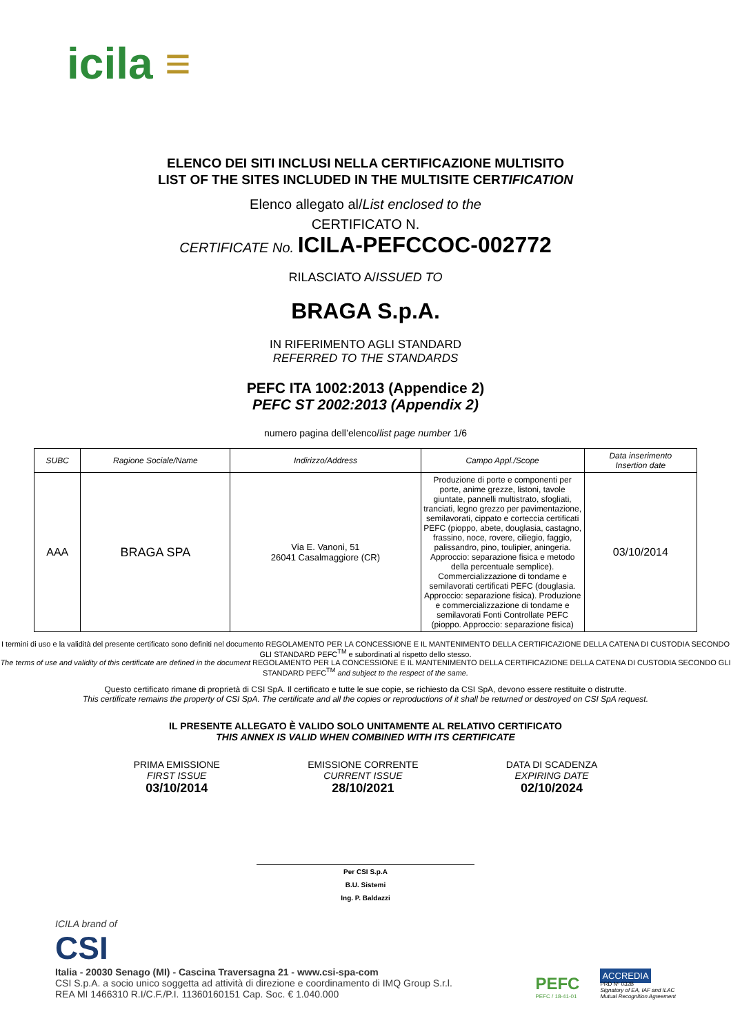icila ≡
ELENCO DEI SITI INCLUSI NELLA CERTIFICAZIONE MULTISITO
LIST OF THE SITES INCLUDED IN THE MULTISITE CERTIFICATION
Elenco allegato al/List enclosed to the
CERTIFICATO N.
CERTIFICATE No. ICILA-PEFCCOC-002772
RILASCIATO A/ISSUED TO
BRAGA S.p.A.
IN RIFERIMENTO AGLI STANDARD
REFERRED TO THE STANDARDS
PEFC ITA 1002:2013 (Appendice 2)
PEFC ST 2002:2013 (Appendix 2)
numero pagina dell’elenco/list page number 1/6
| SUBC | Ragione Sociale/Name | Indirizzo/Address | Campo Appl./Scope | Data inserimento Insertion date |
| --- | --- | --- | --- | --- |
| AAA | BRAGA SPA | Via E. Vanoni, 51 26041 Casalmaggiore (CR) | Produzione di porte e componenti per porte, anime grezze, listoni, tavole giuntate, pannelli multistrato, sfogliati, tranciati, legno grezzo per pavimentazione, semilavorati, cippato e corteccia certificati PEFC (pioppo, abete, douglasia, castagno, frassino, noce, rovere, ciliegio, faggio, palissandro, pino, toulipier, aningeria. Approccio: separazione fisica e metodo della percentuale semplice). Commercializzazione di tondame e semilavorati certificati PEFC (douglasia. Approccio: separazione fisica). Produzione e commercializzazione di tondame e semilavorati Fonti Controllate PEFC (pioppo. Approccio: separazione fisica) | 03/10/2014 |
I termini di uso e la validità del presente certificato sono definiti nel documento REGOLAMENTO PER LA CONCESSIONE E IL MANTENIMENTO DELLA CERTIFICAZIONE DELLA CATENA DI CUSTODIA SECONDO GLI STANDARD PEFC<sup>TM</sup> e subordinati al rispetto dello stesso.
The terms of use and validity of this certificate are defined in the document REGOLAMENTO PER LA CONCESSIONE E IL MANTENIMENTO DELLA CERTIFICAZIONE DELLA CATENA DI CUSTODIA SECONDO GLI STANDARD PEFC<sup>TM</sup> and subject to the respect of the same.
Questo certificato rimane di proprietà di CSI SpA. Il certificato e tutte le sue copie, se richiesto da CSI SpA, devono essere restituite o distrutte.
This certificate remains the property of CSI SpA. The certificate and all the copies or reproductions of it shall be returned or destroyed on CSI SpA request.
IL PRESENTE ALLEGATO È VALIDO SOLO UNITAMENTE AL RELATIVO CERTIFICATO
THIS ANNEX IS VALID WHEN COMBINED WITH ITS CERTIFICATE
PRIMA EMISSIONE
FIRST ISSUE
03/10/2014
EMISSIONE CORRENTE
CURRENT ISSUE
28/10/2021
DATA DI SCADENZA
EXPIRING DATE
02/10/2024
Per CSI S.p.A
B.U. Sistemi
Ing. P. Baldazzi
ICILA brand of
CSI
Italia - 20030 Senago (MI) - Cascina Traversagna 21 - www.csi-spa-com
CSI S.p.A. a socio unico soggetta ad attività di direzione e coordinamento di IMQ Group S.r.l.
REA MI 1466310 R.I/C.F./P.I. 11360160151 Cap. Soc. € 1.040.000
PEFC
PEFC / 18-41-01
ACCREDIA
PRD Nº 032B
Signatory of EA, IAF and ILAC
Mutual Recognition Agreement